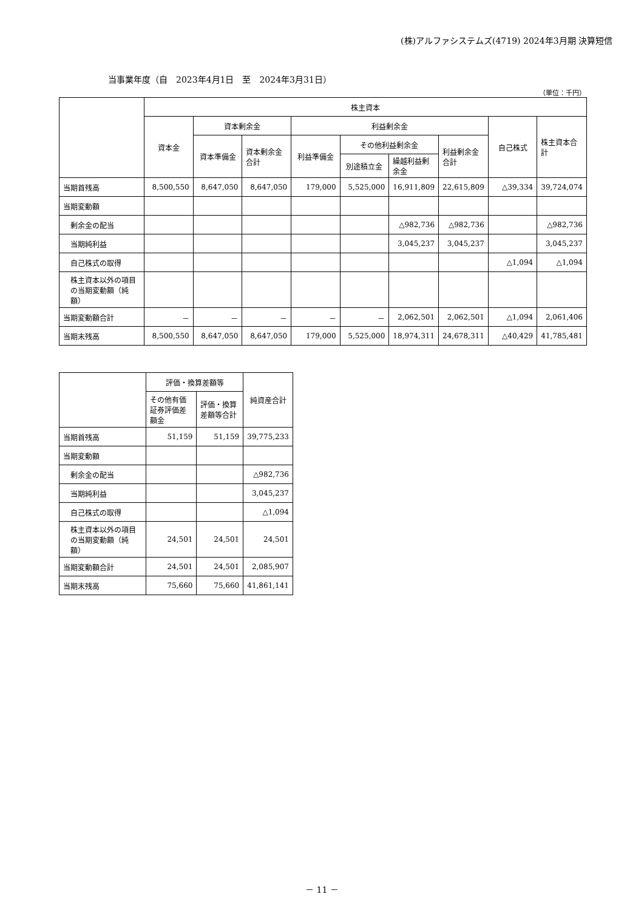(株)アルファシステムズ(4719) 2024年3月期 決算短信
当事業年度（自　2023年4月1日　至　2024年3月31日）
（単位：千円）
| | 株主資本 | | | | | | | | |
| --- | --- | --- | --- | --- | --- | --- | --- | --- | --- |
| | 資本金 | 資本剰余金 | | 利益剰余金 | | | | 自己株式 | 株主資本合計 |
| | | 資本準備金 | 資本剰余金合計 | 利益準備金 | その他利益剰余金 | | 利益剰余金合計 | | |
| | | | | | 別途積立金 | 繰越利益剰余金 | | | |
| 当期首残高 | 8,500,550 | 8,647,050 | 8,647,050 | 179,000 | 5,525,000 | 16,911,809 | 22,615,809 | △39,334 | 39,724,074 |
| 当期変動額 | | | | | | | | | |
| 剰余金の配当 | | | | | | △982,736 | △982,736 | | △982,736 |
| 当期純利益 | | | | | | 3,045,237 | 3,045,237 | | 3,045,237 |
| 自己株式の取得 | | | | | | | | △1,094 | △1,094 |
| 株主資本以外の項目の当期変動額（純額） | | | | | | | | | |
| 当期変動額合計 | － | － | － | － | － | 2,062,501 | 2,062,501 | △1,094 | 2,061,406 |
| 当期末残高 | 8,500,550 | 8,647,050 | 8,647,050 | 179,000 | 5,525,000 | 18,974,311 | 24,678,311 | △40,429 | 41,785,481 |
| | 評価・換算差額等 | | 純資産合計 |
| --- | --- | --- | --- |
| | その他有価証券評価差額金 | 評価・換算差額等合計 | |
| 当期首残高 | 51,159 | 51,159 | 39,775,233 |
| 当期変動額 | | | |
| 剰余金の配当 | | | △982,736 |
| 当期純利益 | | | 3,045,237 |
| 自己株式の取得 | | | △1,094 |
| 株主資本以外の項目の当期変動額（純額） | 24,501 | 24,501 | 24,501 |
| 当期変動額合計 | 24,501 | 24,501 | 2,085,907 |
| 当期末残高 | 75,660 | 75,660 | 41,861,141 |
－ 11 －